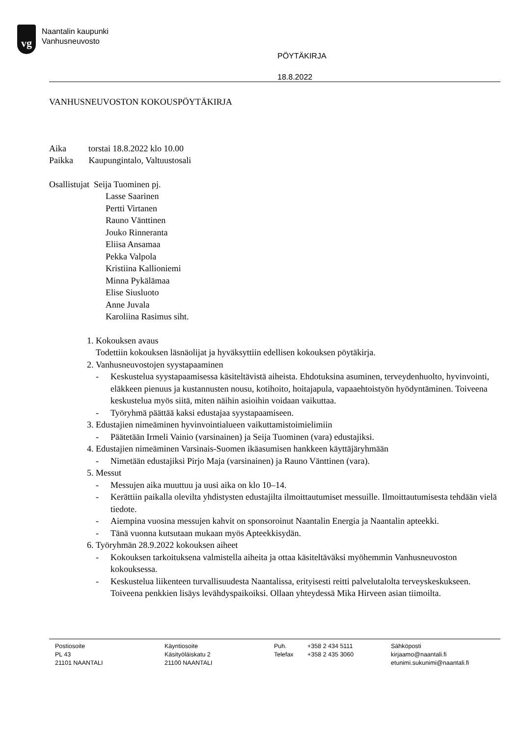vg
Naantalin kaupunki
Vanhusneuvosto
PÖYTÄKIRJA
18.8.2022
VANHUSNEUVOSTON KOKOUSPÖYTÄKIRJA
Aika torstai 18.8.2022 klo 10.00
Paikka Kaupungintalo, Valtuustosali
Osallistujat Seija Tuominen pj.
Lasse Saarinen
Pertti Virtanen
Rauno Vänttinen
Jouko Rinneranta
Eliisa Ansamaa
Pekka Valpola
Kristiina Kallioniemi
Minna Pykälämaa
Elise Siusluoto
Anne Juvala
Karoliina Rasimus siht.
1. Kokouksen avaus
Todettiin kokouksen läsnäolijat ja hyväksyttiin edellisen kokouksen pöytäkirja.
2. Vanhusneuvostojen syystapaaminen
- Keskustelua syystapaamisessa käsiteltävistä aiheista. Ehdotuksina asuminen, terveydenhuolto, hyvinvointi, eläkkeen pienuus ja kustannusten nousu, kotihoito, hoitajapula, vapaaehtoistyön hyödyntäminen. Toiveena keskustelua myös siitä, miten näihin asioihin voidaan vaikuttaa.
- Työryhmä päättää kaksi edustajaa syystapaamiseen.
3. Edustajien nimeäminen hyvinvointialueen vaikuttamistoimielimiin
- Päätetään Irmeli Vainio (varsinainen) ja Seija Tuominen (vara) edustajiksi.
4. Edustajien nimeäminen Varsinais-Suomen ikäasumisen hankkeen käyttäjäryhmään
- Nimetään edustajiksi Pirjo Maja (varsinainen) ja Rauno Vänttinen (vara).
5. Messut
- Messujen aika muuttuu ja uusi aika on klo 10–14.
- Kerättiin paikalla olevilta yhdistysten edustajilta ilmoittautumiset messuille. Ilmoittautumisesta tehdään vielä tiedote.
- Aiempina vuosina messujen kahvit on sponsoroinut Naantalin Energia ja Naantalin apteekki.
- Tänä vuonna kutsutaan mukaan myös Apteekkisydän.
6. Työryhmän 28.9.2022 kokouksen aiheet
- Kokouksen tarkoituksena valmistella aiheita ja ottaa käsiteltäväksi myöhemmin Vanhusneuvoston kokouksessa.
- Keskustelua liikenteen turvallisuudesta Naantalissa, erityisesti reitti palvelutalolta terveyskeskukseen. Toiveena penkkien lisäys levähdyspaikoiksi. Ollaan yhteydessä Mika Hirveen asian tiimoilta.
Postiosoite
PL 43
21101 NAANTALI
Käyntiosoite
Käsityöläiskatu 2
21100 NAANTALI
Puh.
Telefax
+358 2 434 5111
+358 2 435 3060
Sähköposti
kirjaamo@naantali.fi
etunimi.sukunimi@naantali.fi